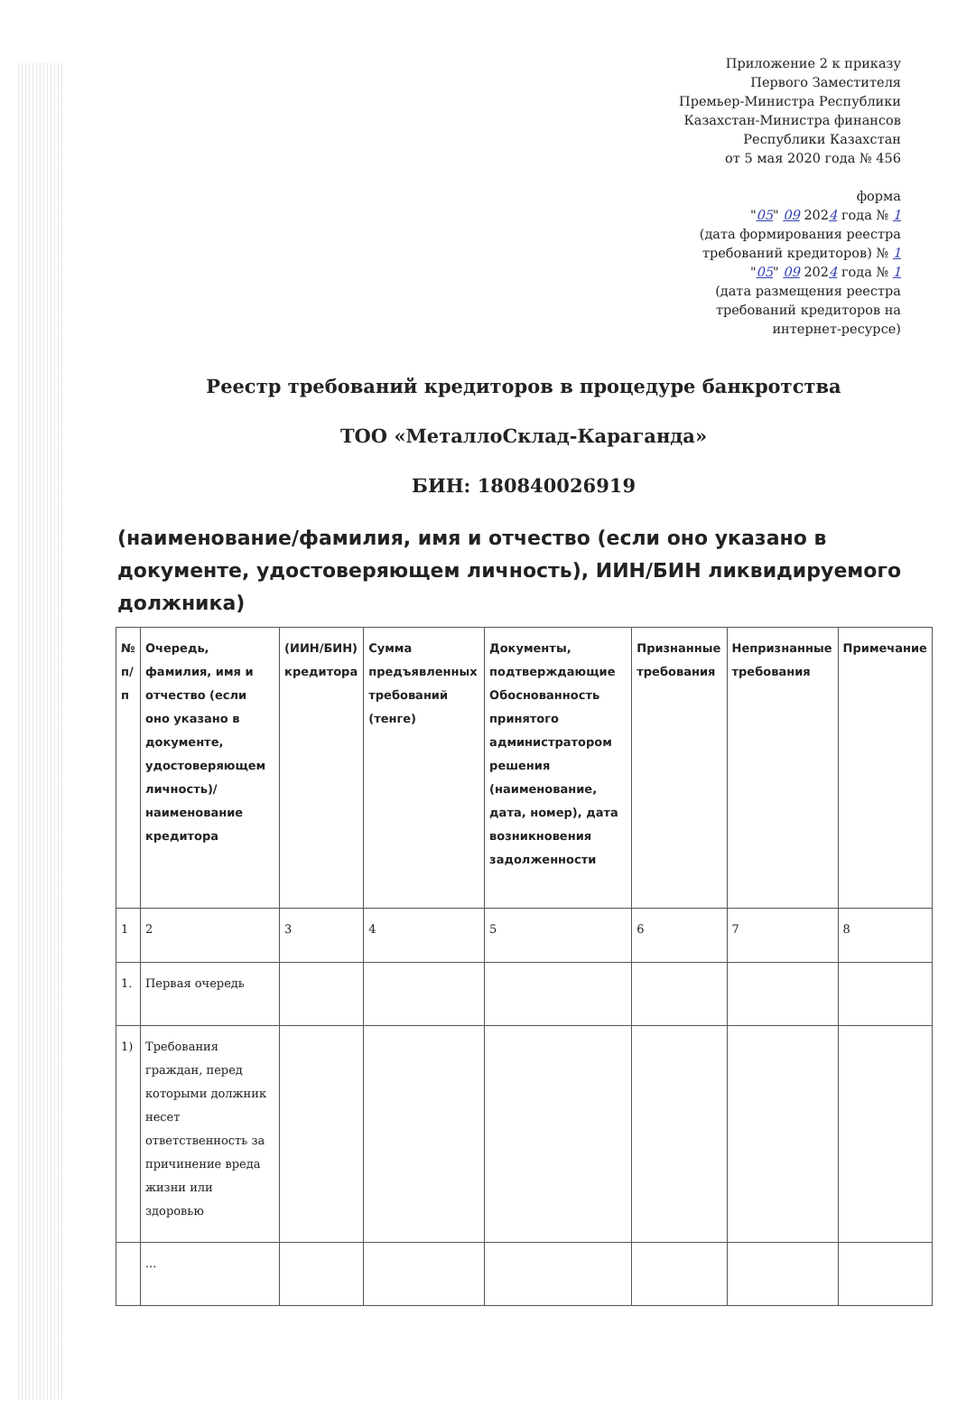Приложение 2 к приказу
Первого Заместителя
Премьер-Министра Республики
Казахстан-Министра финансов
Республики Казахстан
от 5 мая 2020 года № 456
форма
"05" 09 2024 года № 1
(дата формирования реестра
требований кредиторов) № 1
"05" 09 2024 года № 1
(дата размещения реестра
требований кредиторов на
интернет-ресурсе)
Реестр требований кредиторов в процедуре банкротства
ТОО «МеталлоСклад-Караганда»
БИН: 180840026919
(наименование/фамилия, имя и отчество (если оно указано в документе, удостоверяющем личность), ИИН/БИН ликвидируемого должника)
| № п/п | Очередь, фамилия, имя и отчество (если оно указано в документе, удостоверяющем личность)/ наименование кредитора | (ИИН/БИН) кредитора | Сумма предъявленных требований (тенге) | Документы, подтверждающие Обоснованность принятого администратором решения (наименование, дата, номер), дата возникновения задолженности | Признанные требования | Непризнанные требования | Примечание |
| --- | --- | --- | --- | --- | --- | --- | --- |
| 1 | 2 | 3 | 4 | 5 | 6 | 7 | 8 |
| 1. | Первая очередь | | | | | | |
| 1) | Требования граждан, перед которыми должник несет ответственность за причинение вреда жизни или здоровью | | | | | | |
| | ... | | | | | | |